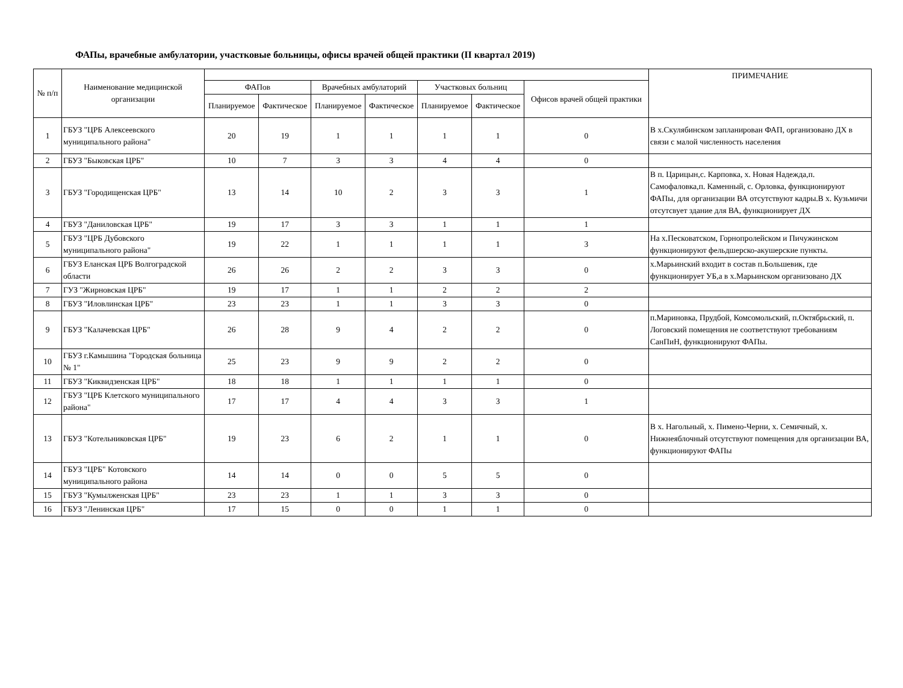ФАПы, врачебные амбулатории, участковые больницы, офисы врачей общей практики (II квартал 2019)
| № п/п | Наименование медицинской организации | | | | | | | | ПРИМЕЧАНИЕ |
| --- | --- | --- | --- | --- | --- | --- | --- | --- | --- |
| | | ФАПов | | Врачебных амбулаторий | | Участковых больниц | | Офисов врачей общей практики | |
| | | Планируемое | Фактическое | Планируемое | Фактическое | Планируемое | Фактическое | | |
| 1 | ГБУЗ "ЦРБ Алексеевского муниципального района" | 20 | 19 | 1 | 1 | 1 | 1 | 0 | В х.Скулябинском запланирован ФАП, организовано ДХ в связи с малой численность населения |
| 2 | ГБУЗ "Быковская ЦРБ" | 10 | 7 | 3 | 3 | 4 | 4 | 0 | |
| 3 | ГБУЗ "Городищенская ЦРБ" | 13 | 14 | 10 | 2 | 3 | 3 | 1 | В п. Царицын,с. Карповка, х. Новая Надежда,п. Самофаловка,п. Каменный, с. Орловка, функционируют ФАПы, для организации ВА отсутствуют кадры.В х. Кузьмичи отсутсвует здание для ВА, функционирует ДХ |
| 4 | ГБУЗ "Даниловская ЦРБ" | 19 | 17 | 3 | 3 | 1 | 1 | 1 | |
| 5 | ГБУЗ "ЦРБ Дубовского муниципального района" | 19 | 22 | 1 | 1 | 1 | 1 | 3 | На х.Песковатском, Горнопролейском и Пичужинском функционируют фельдшерско-акушерские пункты. |
| 6 | ГБУЗ Еланская ЦРБ Волгоградской области | 26 | 26 | 2 | 2 | 3 | 3 | 0 | х.Марьинский входит в состав п.Большевик, где функционирует УБ,а в х.Марьинском организовано ДХ |
| 7 | ГУЗ "Жирновская ЦРБ" | 19 | 17 | 1 | 1 | 2 | 2 | 2 | |
| 8 | ГБУЗ "Иловлинская ЦРБ" | 23 | 23 | 1 | 1 | 3 | 3 | 0 | |
| 9 | ГБУЗ "Калачевская ЦРБ" | 26 | 28 | 9 | 4 | 2 | 2 | 0 | п.Мариновка, Прудбой, Комсомольский, п.Октябрьский, п. Логовский помещения не соответствуют требованиям СанПиН, функционируют ФАПы. |
| 10 | ГБУЗ г.Камышина "Городская больница № 1" | 25 | 23 | 9 | 9 | 2 | 2 | 0 | |
| 11 | ГБУЗ "Киквидзенская ЦРБ" | 18 | 18 | 1 | 1 | 1 | 1 | 0 | |
| 12 | ГБУЗ "ЦРБ Клетского муниципального района" | 17 | 17 | 4 | 4 | 3 | 3 | 1 | |
| 13 | ГБУЗ "Котельниковская ЦРБ" | 19 | 23 | 6 | 2 | 1 | 1 | 0 | В х. Нагольный, х. Пимено-Черни, х. Семичный, х. Нижнеяблочный отсутствуют помещения для организации ВА, функционируют ФАПы |
| 14 | ГБУЗ "ЦРБ" Котовского муниципального района | 14 | 14 | 0 | 0 | 5 | 5 | 0 | |
| 15 | ГБУЗ "Кумылженская ЦРБ" | 23 | 23 | 1 | 1 | 3 | 3 | 0 | |
| 16 | ГБУЗ "Ленинская ЦРБ" | 17 | 15 | 0 | 0 | 1 | 1 | 0 | |